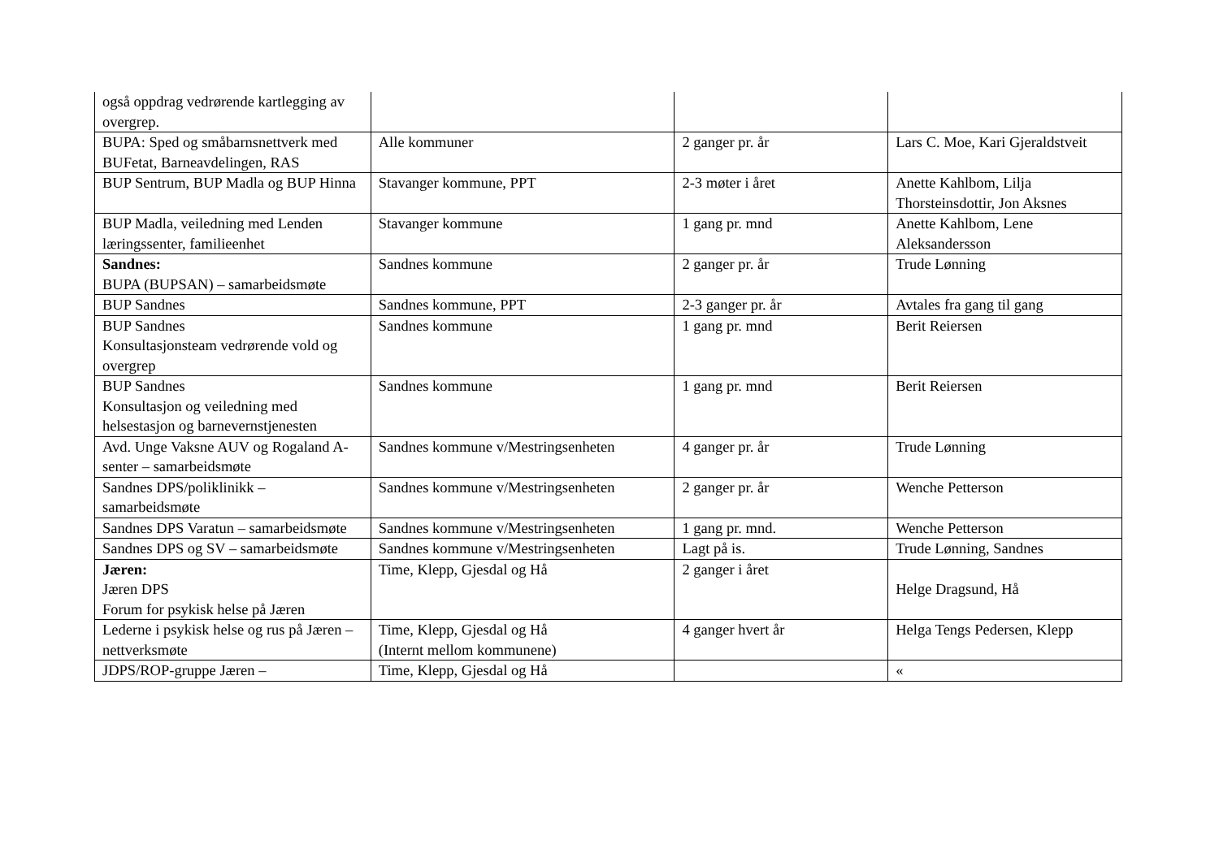| også oppdrag vedrørende kartlegging av overgrep. | | | |
| BUPA: Sped og småbarnsnettverk med BUFetat, Barneavdelingen, RAS | Alle kommuner | 2 ganger pr. år | Lars C. Moe, Kari Gjeraldstveit |
| BUP Sentrum, BUP Madla og BUP Hinna | Stavanger kommune, PPT | 2-3 møter i året | Anette Kahlbom, Lilja Thorsteinsdottir, Jon Aksnes |
| BUP Madla, veiledning med Lenden læringssenter, familieenhet | Stavanger kommune | 1 gang pr. mnd | Anette Kahlbom, Lene Aleksandersson |
| Sandnes: BUPA (BUPSAN) – samarbeidsmøte | Sandnes kommune | 2 ganger pr. år | Trude Lønning |
| BUP Sandnes | Sandnes kommune, PPT | 2-3 ganger pr. år | Avtales fra gang til gang |
| BUP Sandnes Konsultasjonsteam vedrørende vold og overgrep | Sandnes kommune | 1 gang pr. mnd | Berit Reiersen |
| BUP Sandnes Konsultasjon og veiledning med helsestasjon og barnevernstjenesten | Sandnes kommune | 1 gang pr. mnd | Berit Reiersen |
| Avd. Unge Vaksne AUV og Rogaland A-senter – samarbeidsmøte | Sandnes kommune v/Mestringsenheten | 4 ganger pr. år | Trude Lønning |
| Sandnes DPS/poliklinikk – samarbeidsmøte | Sandnes kommune v/Mestringsenheten | 2 ganger pr. år | Wenche Petterson |
| Sandnes DPS Varatun – samarbeidsmøte | Sandnes kommune v/Mestringsenheten | 1 gang pr. mnd. | Wenche Petterson |
| Sandnes DPS og SV – samarbeidsmøte | Sandnes kommune v/Mestringsenheten | Lagt på is. | Trude Lønning, Sandnes |
| Jæren: Jæren DPS Forum for psykisk helse på Jæren | Time, Klepp, Gjesdal og Hå | 2 ganger i året | Helge Dragsund, Hå |
| Lederne i psykisk helse og rus på Jæren – nettverksmøte | Time, Klepp, Gjesdal og Hå (Internt mellom kommunene) | 4 ganger hvert år | Helga Tengs Pedersen, Klepp |
| JDPS/ROP-gruppe Jæren – | Time, Klepp, Gjesdal og Hå | | « |